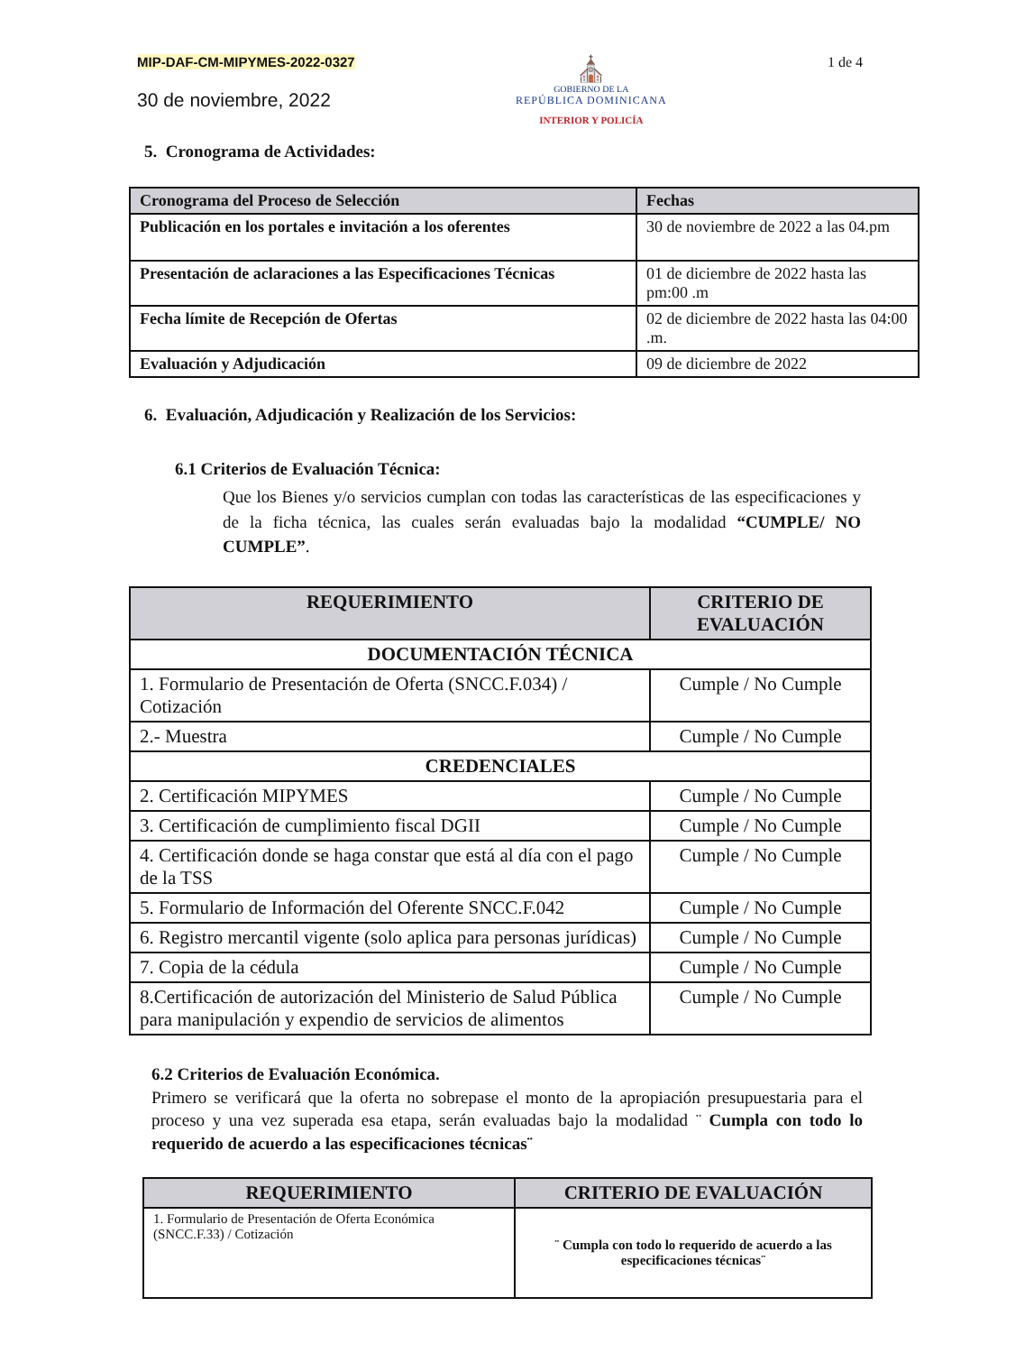MIP-DAF-CM-MIPYMES-2022-0327
30 de noviembre, 2022
⛪
GOBIERNO DE LA
REPÚBLICA DOMINICANA
INTERIOR Y POLICÍA
1 de 4
5. Cronograma de Actividades:
| Cronograma del Proceso de Selección | Fechas |
| --- | --- |
| Publicación en los portales e invitación a los oferentes | 30 de noviembre de 2022 a las 04.pm |
| Presentación de aclaraciones a las Especificaciones Técnicas | 01 de diciembre de 2022 hasta las pm:00 .m |
| Fecha límite de Recepción de Ofertas | 02 de diciembre de 2022 hasta las 04:00 .m. |
| Evaluación y Adjudicación | 09 de diciembre de 2022 |
6. Evaluación, Adjudicación y Realización de los Servicios:
6.1 Criterios de Evaluación Técnica:
Que los Bienes y/o servicios cumplan con todas las características de las especificaciones y de la ficha técnica, las cuales serán evaluadas bajo la modalidad “CUMPLE/ NO CUMPLE”.
| REQUERIMIENTO | CRITERIO DE EVALUACIÓN |
| --- | --- |
| DOCUMENTACIÓN TÉCNICA | |
| 1. Formulario de Presentación de Oferta (SNCC.F.034) / Cotización | Cumple / No Cumple |
| 2.- Muestra | Cumple / No Cumple |
| CREDENCIALES | |
| 2. Certificación MIPYMES | Cumple / No Cumple |
| 3. Certificación de cumplimiento fiscal DGII | Cumple / No Cumple |
| 4. Certificación donde se haga constar que está al día con el pago de la TSS | Cumple / No Cumple |
| 5. Formulario de Información del Oferente SNCC.F.042 | Cumple / No Cumple |
| 6. Registro mercantil vigente (solo aplica para personas jurídicas) | Cumple / No Cumple |
| 7. Copia de la cédula | Cumple / No Cumple |
| 8.Certificación de autorización del Ministerio de Salud Pública para manipulación y expendio de servicios de alimentos | Cumple / No Cumple |
6.2 Criterios de Evaluación Económica.
Primero se verificará que la oferta no sobrepase el monto de la apropiación presupuestaria para el proceso y una vez superada esa etapa, serán evaluadas bajo la modalidad ¨ Cumpla con todo lo requerido de acuerdo a las especificaciones técnicas¨
| REQUERIMIENTO | CRITERIO DE EVALUACIÓN |
| --- | --- |
| 1. Formulario de Presentación de Oferta Económica (SNCC.F.33) / Cotización | ¨ Cumpla con todo lo requerido de acuerdo a las especificaciones técnicas¨ |